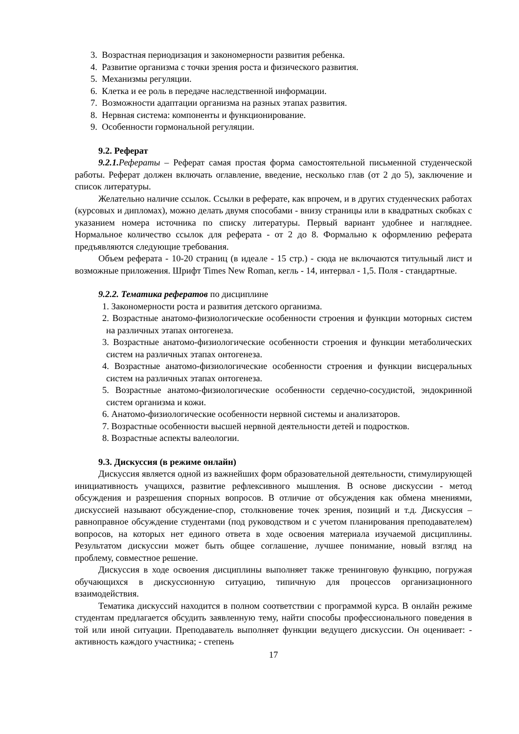3. Возрастная периодизация и закономерности развития ребенка.
4. Развитие организма с точки зрения роста и физического развития.
5. Механизмы регуляции.
6. Клетка и ее роль в передаче наследственной информации.
7. Возможности адаптации организма на разных этапах развития.
8. Нервная система: компоненты и функционирование.
9. Особенности гормональной регуляции.
9.2. Реферат
9.2.1. Рефераты – Реферат самая простая форма самостоятельной письменной студенческой работы. Реферат должен включать оглавление, введение, несколько глав (от 2 до 5), заключение и список литературы.
Желательно наличие ссылок. Ссылки в реферате, как впрочем, и в других студенческих работах (курсовых и дипломах), можно делать двумя способами - внизу страницы или в квадратных скобках с указанием номера источника по списку литературы. Первый вариант удобнее и нагляднее. Нормальное количество ссылок для реферата - от 2 до 8. Формально к оформлению реферата предъявляются следующие требования.
Объем реферата - 10-20 страниц (в идеале - 15 стр.) - сюда не включаются титульный лист и возможные приложения. Шрифт Times New Roman, кегль - 14, интервал - 1,5. Поля - стандартные.
9.2.2. Тематика рефератов по дисциплине
1. Закономерности роста и развития детского организма.
2. Возрастные анатомо-физиологические особенности строения и функции моторных систем на различных этапах онтогенеза.
3. Возрастные анатомо-физиологические особенности строения и функции метаболических систем на различных этапах онтогенеза.
4. Возрастные анатомо-физиологические особенности строения и функции висцеральных систем на различных этапах онтогенеза.
5. Возрастные анатомо-физиологические особенности сердечно-сосудистой, эндокринной систем организма и кожи.
6. Анатомо-физиологические особенности нервной системы и анализаторов.
7. Возрастные особенности высшей нервной деятельности детей и подростков.
8. Возрастные аспекты валеологии.
9.3. Дискуссия (в режиме онлайн)
Дискуссия является одной из важнейших форм образовательной деятельности, стимулирующей инициативность учащихся, развитие рефлексивного мышления. В основе дискуссии - метод обсуждения и разрешения спорных вопросов. В отличие от обсуждения как обмена мнениями, дискуссией называют обсуждение-спор, столкновение точек зрения, позиций и т.д. Дискуссия – равноправное обсуждение студентами (под руководством и с учетом планирования преподавателем) вопросов, на которых нет единого ответа в ходе освоения материала изучаемой дисциплины. Результатом дискуссии может быть общее соглашение, лучшее понимание, новый взгляд на проблему, совместное решение.
Дискуссия в ходе освоения дисциплины выполняет также тренинговую функцию, погружая обучающихся в дискуссионную ситуацию, типичную для процессов организационного взаимодействия.
Тематика дискуссий находится в полном соответствии с программой курса. В онлайн режиме студентам предлагается обсудить заявленную тему, найти способы профессионального поведения в той или иной ситуации. Преподаватель выполняет функции ведущего дискуссии. Он оценивает: - активность каждого участника; - степень
17